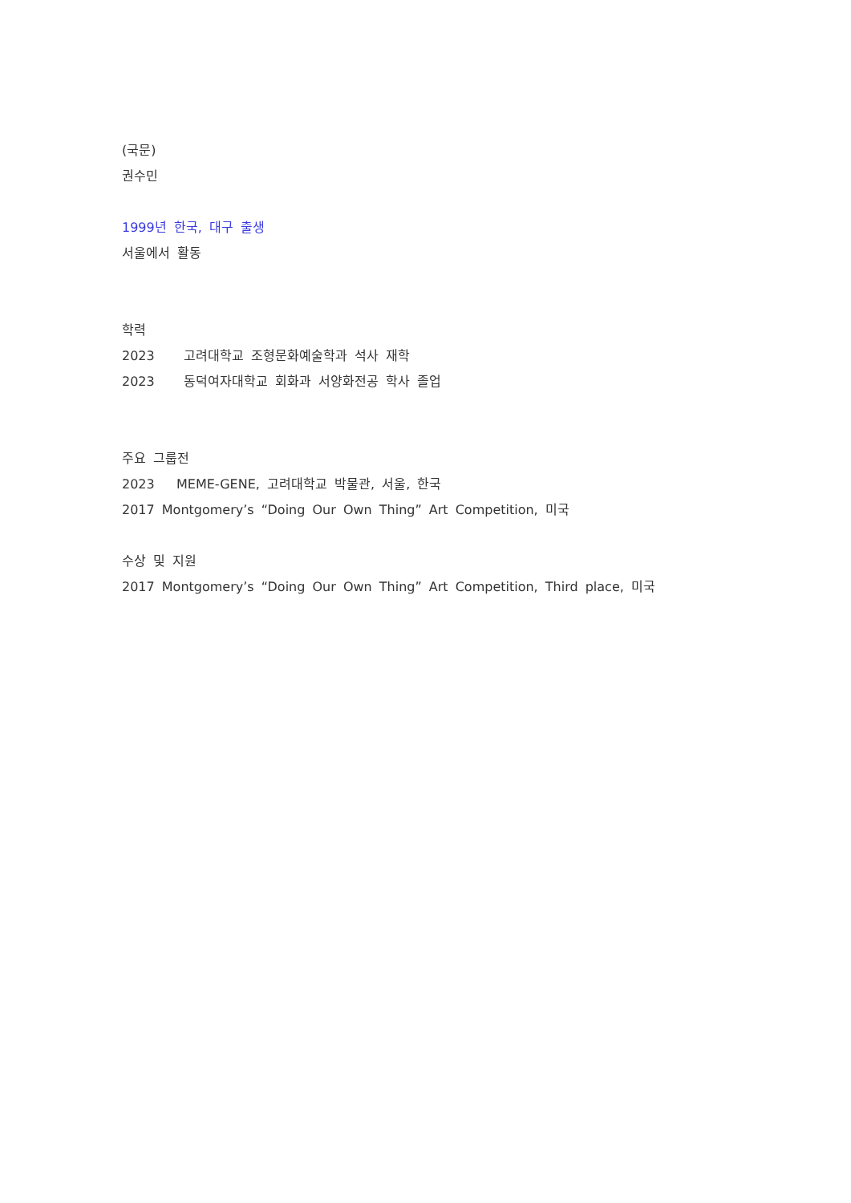(국문)
권수민
1999년 한국, 대구 출생
서울에서 활동
학력
2023 고려대학교 조형문화예술학과 석사 재학
2023 동덕여자대학교 회화과 서양화전공 학사 졸업
주요 그룹전
2023 MEME-GENE, 고려대학교 박물관, 서울, 한국
2017 Montgomery’s “Doing Our Own Thing” Art Competition, 미국
수상 및 지원
2017 Montgomery’s “Doing Our Own Thing” Art Competition, Third place, 미국